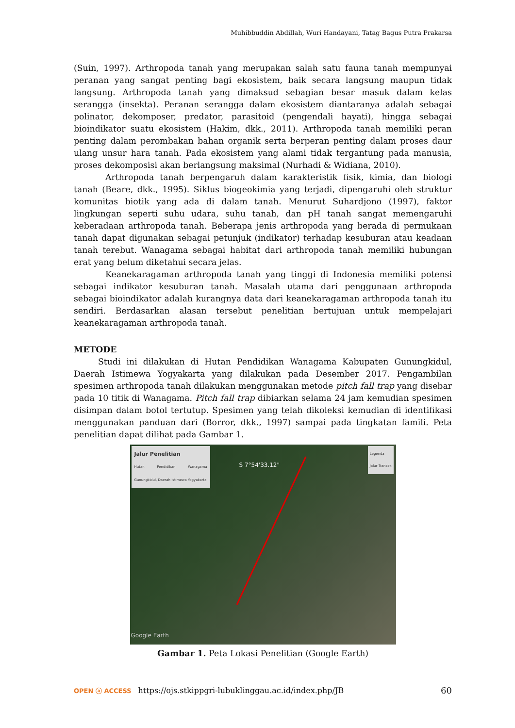Muhibbuddin Abdillah, Wuri Handayani, Tatag Bagus Putra Prakarsa
(Suin, 1997). Arthropoda tanah yang merupakan salah satu fauna tanah mempunyai peranan yang sangat penting bagi ekosistem, baik secara langsung maupun tidak langsung. Arthropoda tanah yang dimaksud sebagian besar masuk dalam kelas serangga (insekta). Peranan serangga dalam ekosistem diantaranya adalah sebagai polinator, dekomposer, predator, parasitoid (pengendali hayati), hingga sebagai bioindikator suatu ekosistem (Hakim, dkk., 2011). Arthropoda tanah memiliki peran penting dalam perombakan bahan organik serta berperan penting dalam proses daur ulang unsur hara tanah. Pada ekosistem yang alami tidak tergantung pada manusia, proses dekomposisi akan berlangsung maksimal (Nurhadi & Widiana, 2010).
Arthropoda tanah berpengaruh dalam karakteristik fisik, kimia, dan biologi tanah (Beare, dkk., 1995). Siklus biogeokimia yang terjadi, dipengaruhi oleh struktur komunitas biotik yang ada di dalam tanah. Menurut Suhardjono (1997), faktor lingkungan seperti suhu udara, suhu tanah, dan pH tanah sangat memengaruhi keberadaan arthropoda tanah. Beberapa jenis arthropoda yang berada di permukaan tanah dapat digunakan sebagai petunjuk (indikator) terhadap kesuburan atau keadaan tanah terebut. Wanagama sebagai habitat dari arthropoda tanah memiliki hubungan erat yang belum diketahui secara jelas.
Keanekaragaman arthropoda tanah yang tinggi di Indonesia memiliki potensi sebagai indikator kesuburan tanah. Masalah utama dari penggunaan arthropoda sebagai bioindikator adalah kurangnya data dari keanekaragaman arthropoda tanah itu sendiri. Berdasarkan alasan tersebut penelitian bertujuan untuk mempelajari keanekaragaman arthropoda tanah.
METODE
Studi ini dilakukan di Hutan Pendidikan Wanagama Kabupaten Gunungkidul, Daerah Istimewa Yogyakarta yang dilakukan pada Desember 2017. Pengambilan spesimen arthropoda tanah dilakukan menggunakan metode pitch fall trap yang disebar pada 10 titik di Wanagama. Pitch fall trap dibiarkan selama 24 jam kemudian spesimen disimpan dalam botol tertutup. Spesimen yang telah dikoleksi kemudian di identifikasi menggunakan panduan dari (Borror, dkk., 1997) sampai pada tingkatan famili. Peta penelitian dapat dilihat pada Gambar 1.
Jalur Penelitian
Hutan Pendidikan Wanagama Gunungkidul, Daerah Istimewa Yogyakarta
S 7°54'33.12"
Legenda
Jalur Transek
Google Earth
Gambar 1. Peta Lokasi Penelitian (Google Earth)
OPEN ⓐ ACCESS https://ojs.stkippgri-lubuklinggau.ac.id/index.php/JB 60